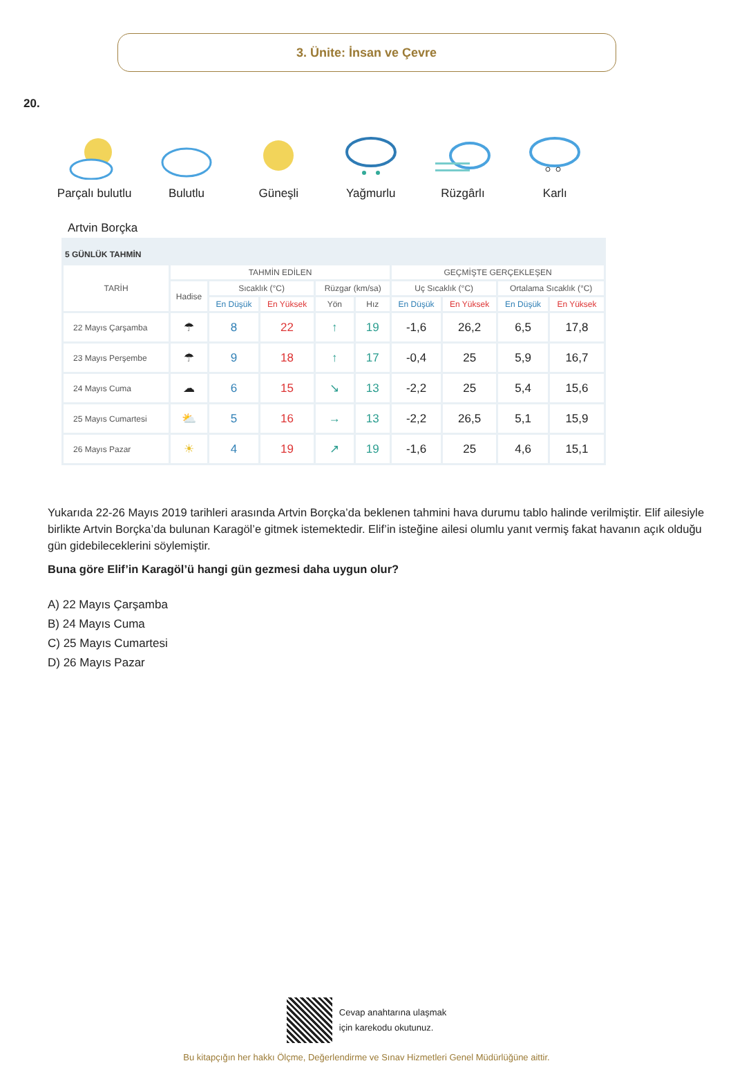3. Ünite: İnsan ve Çevre
20.
Parçalı bulutlu Bulutlu Güneşli Yağmurlu Rüzgârlı Karlı
Artvin Borçka
| 5 GÜNLÜK TAHMİN | | | | | | | | | |
| --- | --- | --- | --- | --- | --- | --- | --- | --- | --- |
| TARİH | TAHMİN EDİLEN | | | | | GEÇMİŞTE GERÇEKLEŞEN | | | |
| | Hadise | Sıcaklık (°C) | | Rüzgar (km/sa) | | Uç Sıcaklık (°C) | | Ortalama Sıcaklık (°C) | |
| | | En Düşük | En Yüksek | Yön | Hız | En Düşük | En Yüksek | En Düşük | En Yüksek |
| 22 Mayıs Çarşamba | ☂ | 8 | 22 | ↑ | 19 | -1,6 | 26,2 | 6,5 | 17,8 |
| 23 Mayıs Perşembe | ☂ | 9 | 18 | ↑ | 17 | -0,4 | 25 | 5,9 | 16,7 |
| 24 Mayıs Cuma | ☁ | 6 | 15 | ↘ | 13 | -2,2 | 25 | 5,4 | 15,6 |
| 25 Mayıs Cumartesi | ⛅ | 5 | 16 | → | 13 | -2,2 | 26,5 | 5,1 | 15,9 |
| 26 Mayıs Pazar | ☀ | 4 | 19 | ↗ | 19 | -1,6 | 25 | 4,6 | 15,1 |
Yukarıda 22-26 Mayıs 2019 tarihleri arasında Artvin Borçka’da beklenen tahmini hava durumu tablo halinde verilmiştir. Elif ailesiyle birlikte Artvin Borçka’da bulunan Karagöl’e gitmek istemektedir. Elif’in isteğine ailesi olumlu yanıt vermiş fakat havanın açık olduğu gün gidebileceklerini söylemiştir.
Buna göre Elif’in Karagöl’ü hangi gün gezmesi daha uygun olur?
A) 22 Mayıs Çarşamba
B) 24 Mayıs Cuma
C) 25 Mayıs Cumartesi
D) 26 Mayıs Pazar
Cevap anahtarına ulaşmak
için karekodu okutunuz.
Bu kitapçığın her hakkı Ölçme, Değerlendirme ve Sınav Hizmetleri Genel Müdürlüğüne aittir.